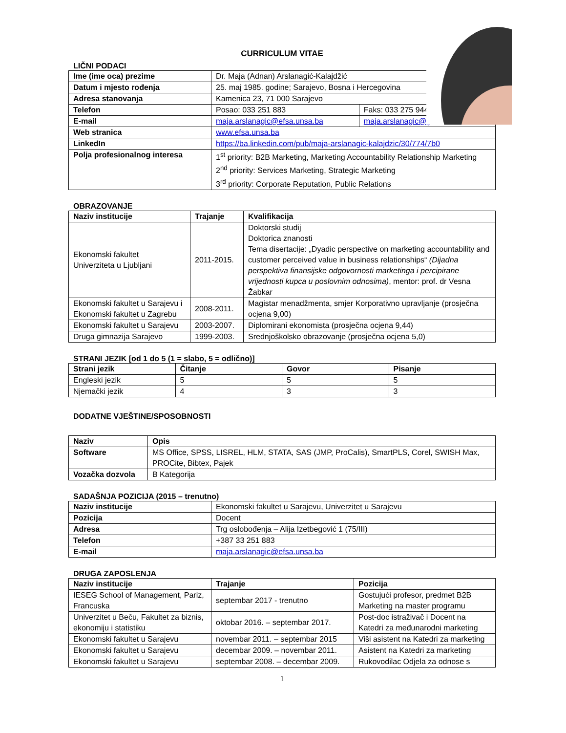CURRICULUM VITAE
LIČNI PODACI
| Ime (ime oca) prezime | Dr. Maja (Adnan) Arslanagić-Kalajdžić | |
| Datum i mjesto rođenja | 25. maj 1985. godine; Sarajevo, Bosna i Hercegovina | |
| Adresa stanovanja | Kamenica 23, 71 000 Sarajevo | |
| Telefon | Posao: 033 251 883 | Faks: 033 275 944 |
| E-mail | maja.arslanagic@efsa.unsa.ba | maja.arslanagic@gmail.com |
| Web stranica | www.efsa.unsa.ba | |
| LinkedIn | https://ba.linkedin.com/pub/maja-arslanagic-kalajdzic/30/774/7b0 | |
| Polja profesionalnog interesa | 1<sup>st</sup> priority: B2B Marketing, Marketing Accountability Relationship Marketing 2<sup>nd</sup> priority: Services Marketing, Strategic Marketing 3<sup>rd</sup> priority: Corporate Reputation, Public Relations | |
OBRAZOVANJE
| Naziv institucije | Trajanje | Kvalifikacija |
| --- | --- | --- |
| Ekonomski fakultet Univerziteta u Ljubljani | 2011-2015. | Doktorski studij Doktorica znanosti Tema disertacije: „Dyadic perspective on marketing accountability and customer perceived value in business relationships“ (Dijadna perspektiva finansijske odgovornosti marketinga i percipirane vrijednosti kupca u poslovnim odnosima) , mentor: prof. dr Vesna Žabkar |
| Ekonomski fakultet u Sarajevu i Ekonomski fakultet u Zagrebu | 2008-2011. | Magistar menadžmenta, smjer Korporativno upravljanje (prosječna ocjena 9,00) |
| Ekonomski fakultet u Sarajevu | 2003-2007. | Diplomirani ekonomista (prosječna ocjena 9,44) |
| Druga gimnazija Sarajevo | 1999-2003. | Srednjoškolsko obrazovanje (prosječna ocjena 5,0) |
STRANI JEZIK [od 1 do 5 (1 = slabo, 5 = odlično)]
| Strani jezik | Čitanje | Govor | Pisanje |
| --- | --- | --- | --- |
| Engleski jezik | 5 | 5 | 5 |
| Njemački jezik | 4 | 3 | 3 |
DODATNE VJEŠTINE/SPOSOBNOSTI
| Naziv | Opis |
| --- | --- |
| Software | MS Office, SPSS, LISREL, HLM, STATA, SAS (JMP, ProCalis), SmartPLS, Corel, SWISH Max, PROCite, Bibtex, Pajek |
| Vozačka dozvola | B Kategorija |
SADAŠNJA POZICIJA (2015 – trenutno)
| Naziv institucije | Ekonomski fakultet u Sarajevu, Univerzitet u Sarajevu |
| Pozicija | Docent |
| Adresa | Trg oslobođenja – Alija Izetbegović 1 (75/III) |
| Telefon | +387 33 251 883 |
| E-mail | maja.arslanagic@efsa.unsa.ba |
DRUGA ZAPOSLENJA
| Naziv institucije | Trajanje | Pozicija |
| --- | --- | --- |
| IESEG School of Management, Pariz, Francuska | septembar 2017 - trenutno | Gostujući profesor, predmet B2B Marketing na master programu |
| Univerzitet u Beču, Fakultet za biznis, ekonomiju i statistiku | oktobar 2016. – septembar 2017. | Post-doc istraživač i Docent na Katedri za međunarodni marketing |
| Ekonomski fakultet u Sarajevu | novembar 2011. – septembar 2015 | Viši asistent na Katedri za marketing |
| Ekonomski fakultet u Sarajevu | decembar 2009. – novembar 2011. | Asistent na Katedri za marketing |
| Ekonomski fakultet u Sarajevu | septembar 2008. – decembar 2009. | Rukovodilac Odjela za odnose s |
1